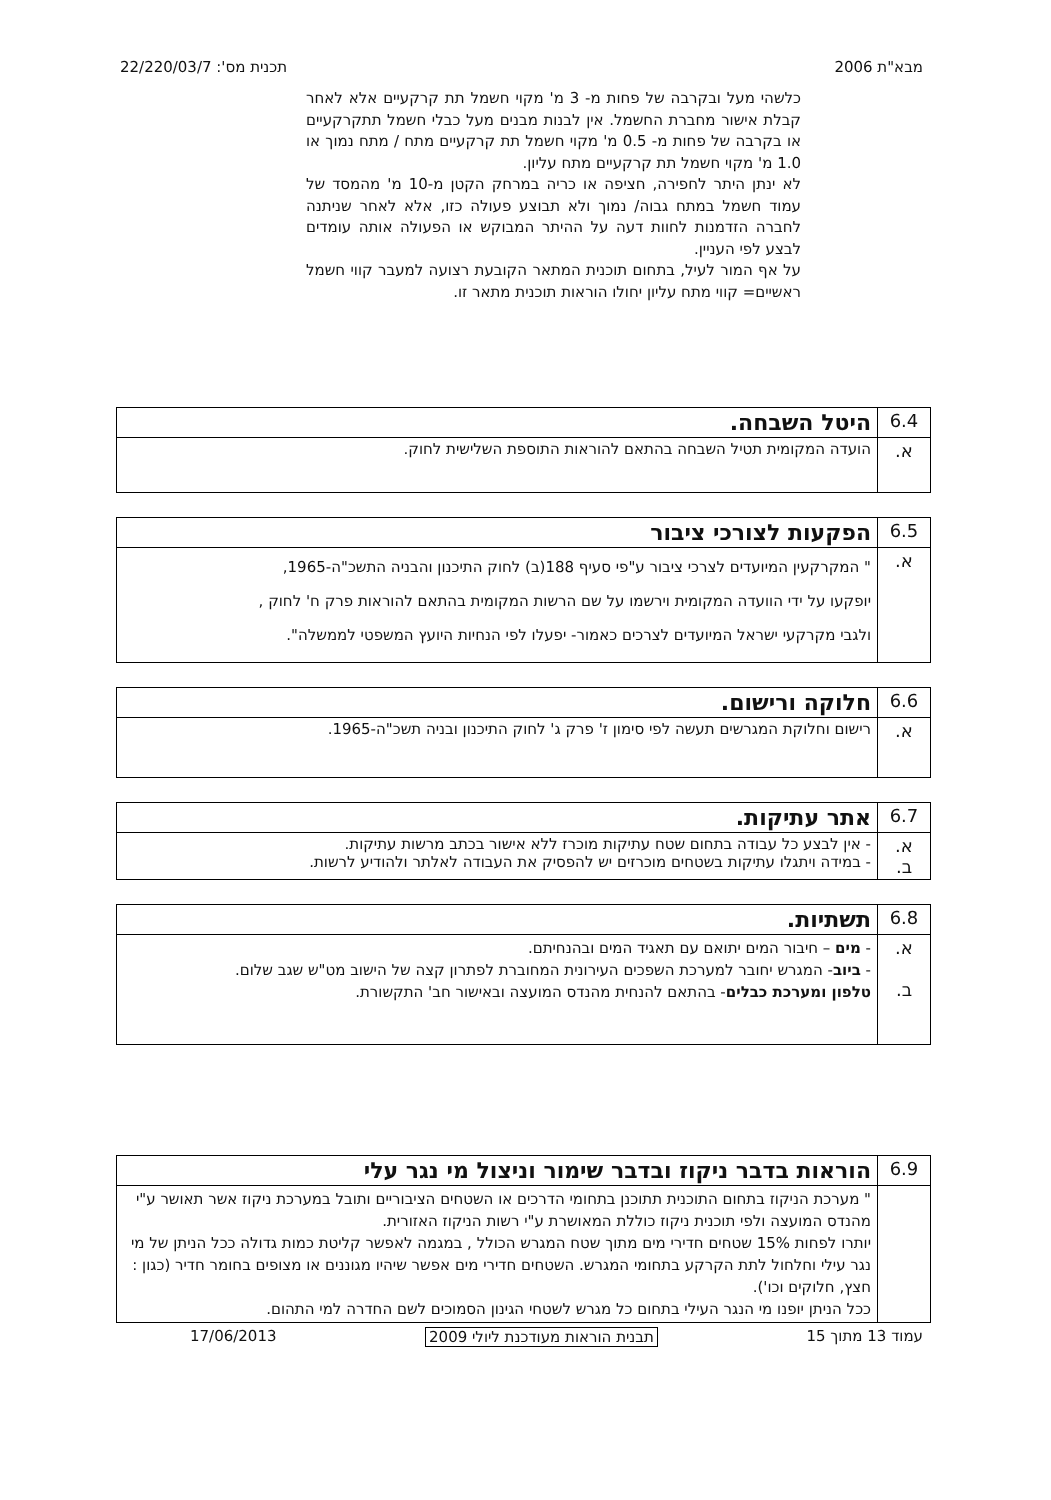מבא"ת 2006 תכנית מס': 22/220/03/7
כלשהי מעל ובקרבה של פחות מ- 3 מ' מקוי חשמל תת קרקעיים אלא לאחר קבלת אישור מחברת החשמל. אין לבנות מבנים מעל כבלי חשמל תתקרקעיים או בקרבה של פחות מ- 0.5 מ' מקוי חשמל תת קרקעיים מתח / מתח נמוך או 1.0 מ' מקוי חשמל תת קרקעיים מתח עליון.
לא ינתן היתר לחפירה, חציפה או כריה במרחק הקטן מ-10 מ' מהמסד של עמוד חשמל במתח גבוה/ נמוך ולא תבוצע פעולה כזו, אלא לאחר שניתנה לחברה הזדמנות לחוות דעה על ההיתר המבוקש או הפעולה אותה עומדים לבצע לפי העניין.
על אף המור לעיל, בתחום תוכנית המתאר הקובעת רצועה למעבר קווי חשמל ראשיים= קווי מתח עליון יחולו הוראות תוכנית מתאר זו.
| 6.4 | היטל השבחה. |
| א. | הועדה המקומית תטיל השבחה בהתאם להוראות התוספת השלישית לחוק. |
| 6.5 | הפקעות לצורכי ציבור |
| א. | " המקרקעין המיועדים לצרכי ציבור ע"פי סעיף 188(ב) לחוק התיכנון והבניה התשכ"ה-1965, יופקעו על ידי הוועדה המקומית וירשמו על שם הרשות המקומית בהתאם להוראות פרק ח' לחוק , ולגבי מקרקעי ישראל המיועדים לצרכים כאמור- יפעלו לפי הנחיות היועץ המשפטי לממשלה". |
| 6.6 | חלוקה ורישום. |
| א. | רישום וחלוקת המגרשים תעשה לפי סימון ז' פרק ג' לחוק התיכנון ובניה תשכ"ה-1965. |
| 6.7 | אתר עתיקות. |
| א. ב. | - אין לבצע כל עבודה בתחום שטח עתיקות מוכרז ללא אישור בכתב מרשות עתיקות. - במידה ויתגלו עתיקות בשטחים מוכרזים יש להפסיק את העבודה לאלתר ולהודיע לרשות. |
| 6.8 | תשתיות. |
| א. ב. | - מים – חיבור המים יתואם עם תאגיד המים ובהנחיתם. - ביוב - המגרש יחובר למערכת השפכים העירונית המחוברת לפתרון קצה של הישוב מט"ש שגב שלום. טלפון ומערכת כבלים - בהתאם להנחית מהנדס המועצה ובאישור חב' התקשורת. |
| 6.9 | הוראות בדבר ניקוז ובדבר שימור וניצול מי נגר עלי |
| | " מערכת הניקוז בתחום התוכנית תתוכנן בתחומי הדרכים או השטחים הציבוריים ותובל במערכת ניקוז אשר תאושר ע"י מהנדס המועצה ולפי תוכנית ניקוז כוללת המאושרת ע"י רשות הניקוז האזורית. יותרו לפחות 15% שטחים חדירי מים מתוך שטח המגרש הכולל , במגמה לאפשר קליטת כמות גדולה ככל הניתן של מי נגר עילי וחלחול לתת הקרקע בתחומי המגרש. השטחים חדירי מים אפשר שיהיו מגוננים או מצופים בחומר חדיר (כגון : חצץ, חלוקים וכו'). ככל הניתן יופנו מי הנגר העילי בתחום כל מגרש לשטחי הגינון הסמוכים לשם החדרה למי התהום. |
עמוד 13 מתוך 15 תבנית הוראות מעודכנת ליולי 2009 17/06/2013